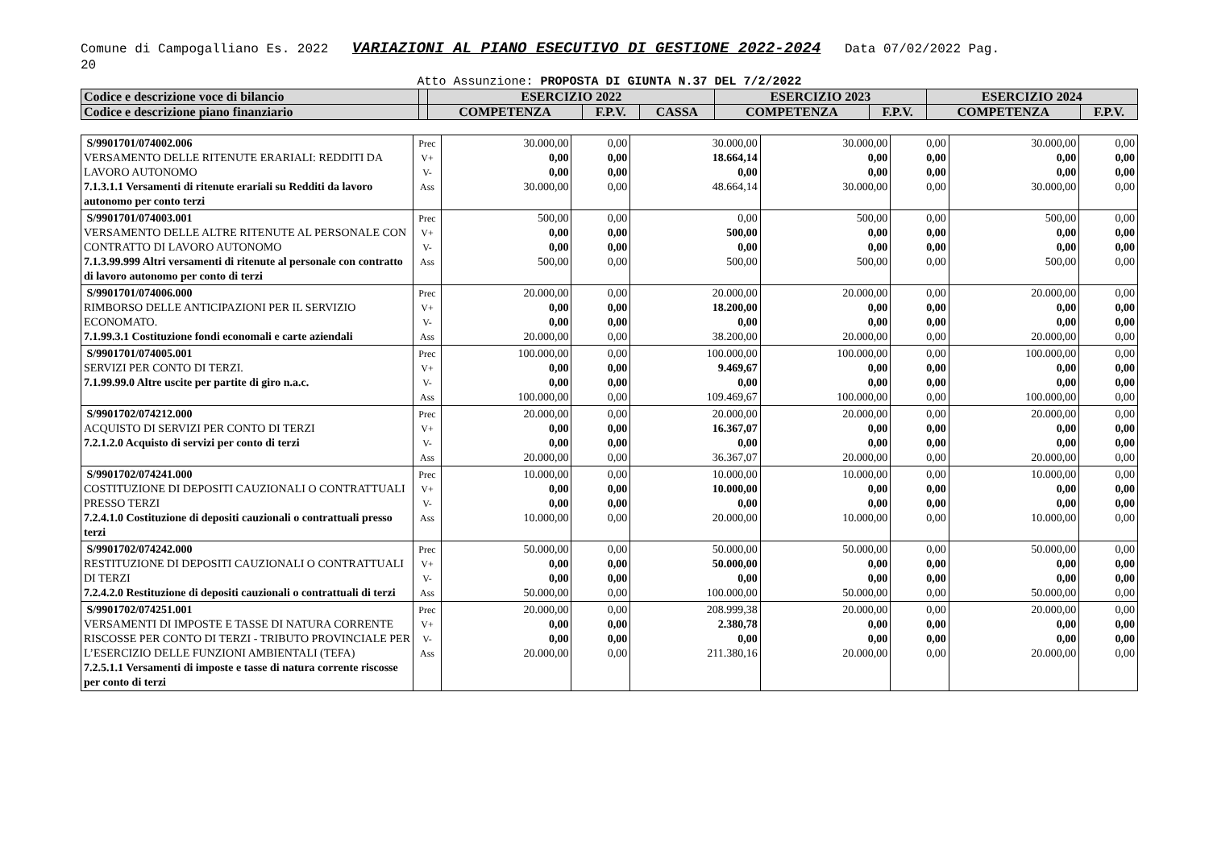Comune di Campogalliano Es. 2022 VARIAZIONI AL PIANO ESECUTIVO DI GESTIONE 2022-2024 Data 07/02/2022 Pag.
20
Atto Assunzione: PROPOSTA DI GIUNTA N.37 DEL 7/2/2022
| Codice e descrizione voce di bilancio | | ESERCIZIO 2022 | | | ESERCIZIO 2023 | | ESERCIZIO 2024 | |
| --- | --- | --- | --- | --- | --- | --- | --- | --- |
| Codice e descrizione piano finanziario | | COMPETENZA | F.P.V. | CASSA | COMPETENZA | F.P.V. | COMPETENZA | F.P.V. |
| S/9901701/074002.006 VERSAMENTO DELLE RITENUTE ERARIALI: REDDITI DA LAVORO AUTONOMO 7.1.3.1.1 Versamenti di ritenute erariali su Redditi da lavoro autonomo per conto terzi | Prec V+ V- Ass | 30.000,00 0,00 0,00 30.000,00 | 0,00 0,00 0,00 0,00 | 30.000,00 18.664,14 0,00 48.664,14 | 30.000,00 0,00 0,00 30.000,00 | 0,00 0,00 0,00 0,00 | 30.000,00 0,00 0,00 30.000,00 | 0,00 0,00 0,00 0,00 |
| S/9901701/074003.001 VERSAMENTO DELLE ALTRE RITENUTE AL PERSONALE CON CONTRATTO DI LAVORO AUTONOMO 7.1.3.99.999 Altri versamenti di ritenute al personale con contratto di lavoro autonomo per conto di terzi | Prec V+ V- Ass | 500,00 0,00 0,00 500,00 | 0,00 0,00 0,00 0,00 | 0,00 500,00 0,00 500,00 | 500,00 0,00 0,00 500,00 | 0,00 0,00 0,00 0,00 | 500,00 0,00 0,00 500,00 | 0,00 0,00 0,00 0,00 |
| S/9901701/074006.000 RIMBORSO DELLE ANTICIPAZIONI PER IL SERVIZIO ECONOMATO. 7.1.99.3.1 Costituzione fondi economali e carte aziendali | Prec V+ V- Ass | 20.000,00 0,00 0,00 20.000,00 | 0,00 0,00 0,00 0,00 | 20.000,00 18.200,00 0,00 38.200,00 | 20.000,00 0,00 0,00 20.000,00 | 0,00 0,00 0,00 0,00 | 20.000,00 0,00 0,00 20.000,00 | 0,00 0,00 0,00 0,00 |
| S/9901701/074005.001 SERVIZI PER CONTO DI TERZI. 7.1.99.99.0 Altre uscite per partite di giro n.a.c. | Prec V+ V- Ass | 100.000,00 0,00 0,00 100.000,00 | 0,00 0,00 0,00 0,00 | 100.000,00 9.469,67 0,00 109.469,67 | 100.000,00 0,00 0,00 100.000,00 | 0,00 0,00 0,00 0,00 | 100.000,00 0,00 0,00 100.000,00 | 0,00 0,00 0,00 0,00 |
| S/9901702/074212.000 ACQUISTO DI SERVIZI PER CONTO DI TERZI 7.2.1.2.0 Acquisto di servizi per conto di terzi | Prec V+ V- Ass | 20.000,00 0,00 0,00 20.000,00 | 0,00 0,00 0,00 0,00 | 20.000,00 16.367,07 0,00 36.367,07 | 20.000,00 0,00 0,00 20.000,00 | 0,00 0,00 0,00 0,00 | 20.000,00 0,00 0,00 20.000,00 | 0,00 0,00 0,00 0,00 |
| S/9901702/074241.000 COSTITUZIONE DI DEPOSITI CAUZIONALI O CONTRATTUALI PRESSO TERZI 7.2.4.1.0 Costituzione di depositi cauzionali o contrattuali presso terzi | Prec V+ V- Ass | 10.000,00 0,00 0,00 10.000,00 | 0,00 0,00 0,00 0,00 | 10.000,00 10.000,00 0,00 20.000,00 | 10.000,00 0,00 0,00 10.000,00 | 0,00 0,00 0,00 0,00 | 10.000,00 0,00 0,00 10.000,00 | 0,00 0,00 0,00 0,00 |
| S/9901702/074242.000 RESTITUZIONE DI DEPOSITI CAUZIONALI O CONTRATTUALI DI TERZI 7.2.4.2.0 Restituzione di depositi cauzionali o contrattuali di terzi | Prec V+ V- Ass | 50.000,00 0,00 0,00 50.000,00 | 0,00 0,00 0,00 0,00 | 50.000,00 50.000,00 0,00 100.000,00 | 50.000,00 0,00 0,00 50.000,00 | 0,00 0,00 0,00 0,00 | 50.000,00 0,00 0,00 50.000,00 | 0,00 0,00 0,00 0,00 |
| S/9901702/074251.001 VERSAMENTI DI IMPOSTE E TASSE DI NATURA CORRENTE RISCOSSE PER CONTO DI TERZI - TRIBUTO PROVINCIALE PER L’ESERCIZIO DELLE FUNZIONI AMBIENTALI (TEFA) 7.2.5.1.1 Versamenti di imposte e tasse di natura corrente riscosse per conto di terzi | Prec V+ V- Ass | 20.000,00 0,00 0,00 20.000,00 | 0,00 0,00 0,00 0,00 | 208.999,38 2.380,78 0,00 211.380,16 | 20.000,00 0,00 0,00 20.000,00 | 0,00 0,00 0,00 0,00 | 20.000,00 0,00 0,00 20.000,00 | 0,00 0,00 0,00 0,00 |